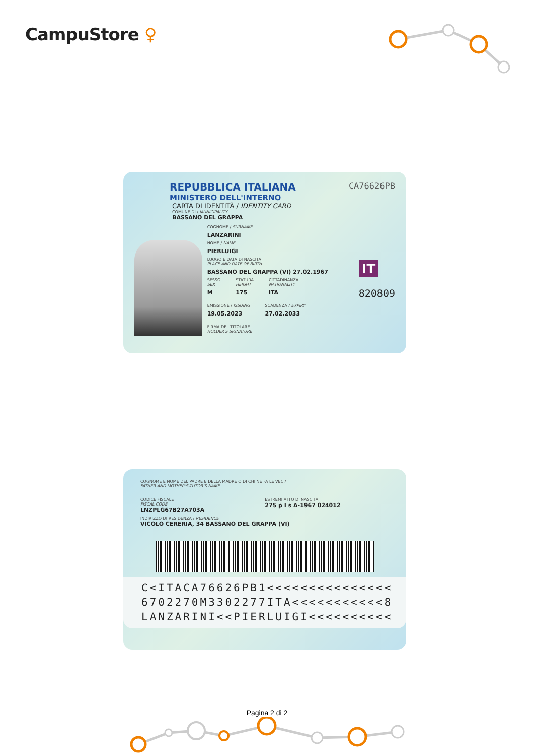CampuStore ♀
REPUBBLICA ITALIANA
MINISTERO DELL'INTERNO
CARTA DI IDENTITÀ / IDENTITY CARD
COMUNE DI / MUNICIPALITY
BASSANO DEL GRAPPA
CA76626PB
COGNOME / SURNAME
LANZARINI
NOME / NAME
PIERLUIGI
LUOGO E DATA DI NASCITA
PLACE AND DATE OF BIRTH
BASSANO DEL GRAPPA (VI) 27.02.1967
SESSO
SEX
M
STATURA
HEIGHT
175
CITTADINANZA
NATIONALITY
ITA
EMISSIONE / ISSUING
19.05.2023
SCADENZA / EXPIRY
27.02.2033
FIRMA DEL TITOLARE
HOLDER'S SIGNATURE
IT
820809
COGNOME E NOME DEL PADRE E DELLA MADRE O DI CHI NE FA LE VECI/
FATHER AND MOTHER'S-TUTOR'S NAME
CODICE FISCALE
FISCAL CODE
LNZPLG67B27A703A
ESTREMI ATTO DI NASCITA
275 p I s A-1967 024012
INDIRIZZO DI RESIDENZA / RESIDENCE
VICOLO CERERIA, 34 BASSANO DEL GRAPPA (VI)
C<ITACA76626PB1<<<<<<<<<<<<<<<
6702270M3302277ITA<<<<<<<<<<<8
LANZARINI<<PIERLUIGI<<<<<<<<<<
Pagina 2 di 2